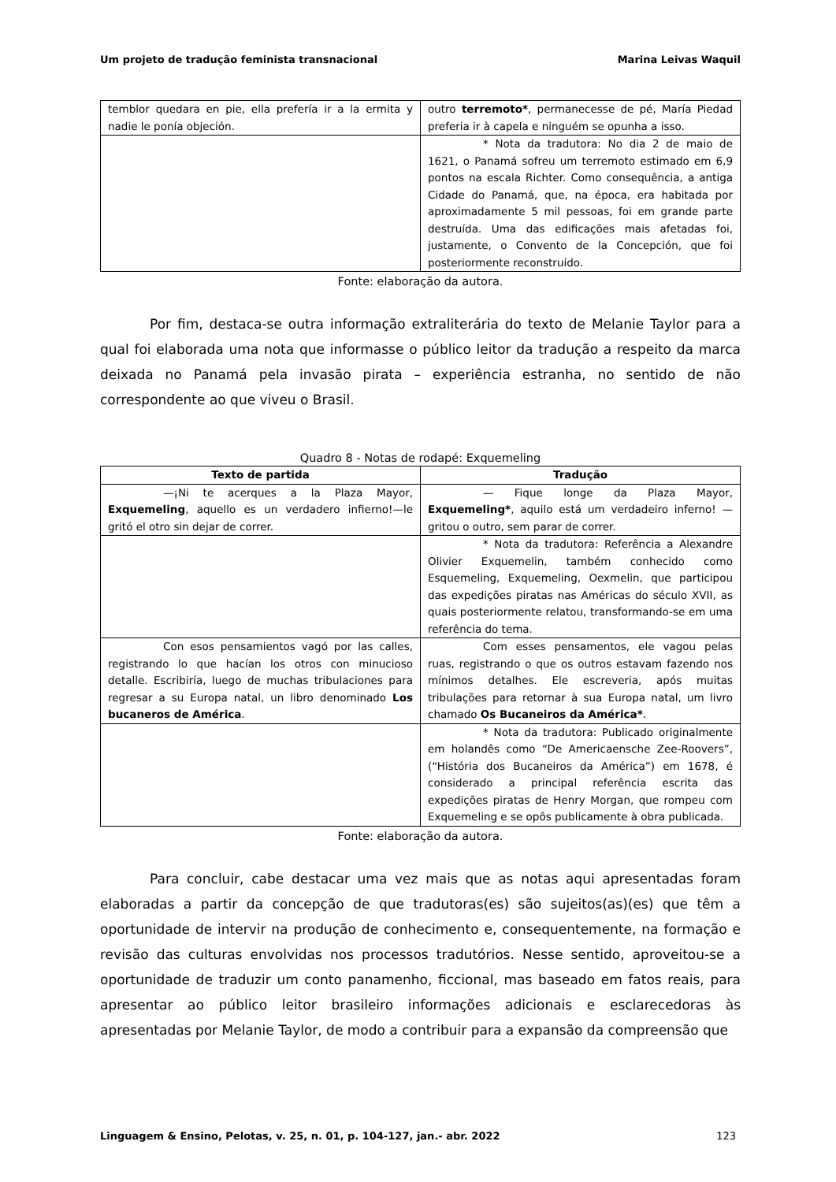Um projeto de tradução feminista transnacional Marina Leivas Waquil
| temblor quedara en pie, ella prefería ir a la ermita y nadie le ponía objeción. | outro terremoto* , permanecesse de pé, María Piedad preferia ir à capela e ninguém se opunha a isso. |
| | * Nota da tradutora: No dia 2 de maio de 1621, o Panamá sofreu um terremoto estimado em 6,9 pontos na escala Richter. Como consequência, a antiga Cidade do Panamá, que, na época, era habitada por aproximadamente 5 mil pessoas, foi em grande parte destruída. Uma das edificações mais afetadas foi, justamente, o Convento de la Concepción, que foi posteriormente reconstruído. |
Fonte: elaboração da autora.
Por fim, destaca-se outra informação extraliterária do texto de Melanie Taylor para a qual foi elaborada uma nota que informasse o público leitor da tradução a respeito da marca deixada no Panamá pela invasão pirata – experiência estranha, no sentido de não correspondente ao que viveu o Brasil.
Quadro 8 - Notas de rodapé: Exquemeling
| Texto de partida | Tradução |
| --- | --- |
| —¡Ni te acerques a la Plaza Mayor, Exquemeling , aquello es un verdadero infierno!—le gritó el otro sin dejar de correr. | — Fique longe da Plaza Mayor, Exquemeling* , aquilo está um verdadeiro inferno! — gritou o outro, sem parar de correr. |
| | * Nota da tradutora: Referência a Alexandre Olivier Exquemelin, também conhecido como Esquemeling, Exquemeling, Oexmelin, que participou das expedições piratas nas Américas do século XVII, as quais posteriormente relatou, transformando-se em uma referência do tema. |
| Con esos pensamientos vagó por las calles, registrando lo que hacían los otros con minucioso detalle. Escribiría, luego de muchas tribulaciones para regresar a su Europa natal, un libro denominado Los bucaneros de América . | Com esses pensamentos, ele vagou pelas ruas, registrando o que os outros estavam fazendo nos mínimos detalhes. Ele escreveria, após muitas tribulações para retornar à sua Europa natal, um livro chamado Os Bucaneiros da América* . |
| | * Nota da tradutora: Publicado originalmente em holandês como “De Americaensche Zee-Roovers”, (“História dos Bucaneiros da América”) em 1678, é considerado a principal referência escrita das expedições piratas de Henry Morgan, que rompeu com Exquemeling e se opôs publicamente à obra publicada. |
Fonte: elaboração da autora.
Para concluir, cabe destacar uma vez mais que as notas aqui apresentadas foram elaboradas a partir da concepção de que tradutoras(es) são sujeitos(as)(es) que têm a oportunidade de intervir na produção de conhecimento e, consequentemente, na formação e revisão das culturas envolvidas nos processos tradutórios. Nesse sentido, aproveitou-se a oportunidade de traduzir um conto panamenho, ficcional, mas baseado em fatos reais, para apresentar ao público leitor brasileiro informações adicionais e esclarecedoras às apresentadas por Melanie Taylor, de modo a contribuir para a expansão da compreensão que
Linguagem & Ensino, Pelotas, v. 25, n. 01, p. 104-127, jan.- abr. 2022 123